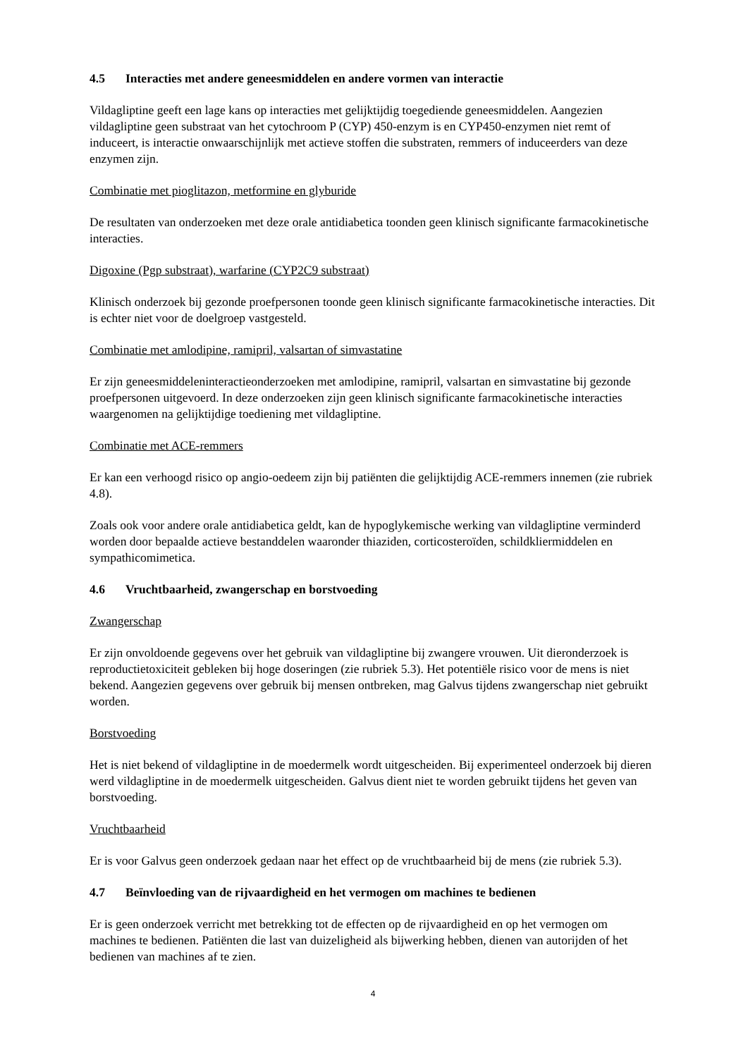4.5 Interacties met andere geneesmiddelen en andere vormen van interactie
Vildagliptine geeft een lage kans op interacties met gelijktijdig toegediende geneesmiddelen. Aangezien vildagliptine geen substraat van het cytochroom P (CYP) 450-enzym is en CYP450-enzymen niet remt of induceert, is interactie onwaarschijnlijk met actieve stoffen die substraten, remmers of induceerders van deze enzymen zijn.
Combinatie met pioglitazon, metformine en glyburide
De resultaten van onderzoeken met deze orale antidiabetica toonden geen klinisch significante farmacokinetische interacties.
Digoxine (Pgp substraat), warfarine (CYP2C9 substraat)
Klinisch onderzoek bij gezonde proefpersonen toonde geen klinisch significante farmacokinetische interacties. Dit is echter niet voor de doelgroep vastgesteld.
Combinatie met amlodipine, ramipril, valsartan of simvastatine
Er zijn geneesmiddeleninteractieonderzoeken met amlodipine, ramipril, valsartan en simvastatine bij gezonde proefpersonen uitgevoerd. In deze onderzoeken zijn geen klinisch significante farmacokinetische interacties waargenomen na gelijktijdige toediening met vildagliptine.
Combinatie met ACE-remmers
Er kan een verhoogd risico op angio-oedeem zijn bij patiënten die gelijktijdig ACE-remmers innemen (zie rubriek 4.8).
Zoals ook voor andere orale antidiabetica geldt, kan de hypoglykemische werking van vildagliptine verminderd worden door bepaalde actieve bestanddelen waaronder thiaziden, corticosteroïden, schildkliermiddelen en sympathicomimetica.
4.6 Vruchtbaarheid, zwangerschap en borstvoeding
Zwangerschap
Er zijn onvoldoende gegevens over het gebruik van vildagliptine bij zwangere vrouwen. Uit dieronderzoek is reproductietoxiciteit gebleken bij hoge doseringen (zie rubriek 5.3). Het potentiële risico voor de mens is niet bekend. Aangezien gegevens over gebruik bij mensen ontbreken, mag Galvus tijdens zwangerschap niet gebruikt worden.
Borstvoeding
Het is niet bekend of vildagliptine in de moedermelk wordt uitgescheiden. Bij experimenteel onderzoek bij dieren werd vildagliptine in de moedermelk uitgescheiden. Galvus dient niet te worden gebruikt tijdens het geven van borstvoeding.
Vruchtbaarheid
Er is voor Galvus geen onderzoek gedaan naar het effect op de vruchtbaarheid bij de mens (zie rubriek 5.3).
4.7 Beïnvloeding van de rijvaardigheid en het vermogen om machines te bedienen
Er is geen onderzoek verricht met betrekking tot de effecten op de rijvaardigheid en op het vermogen om machines te bedienen. Patiënten die last van duizeligheid als bijwerking hebben, dienen van autorijden of het bedienen van machines af te zien.
4